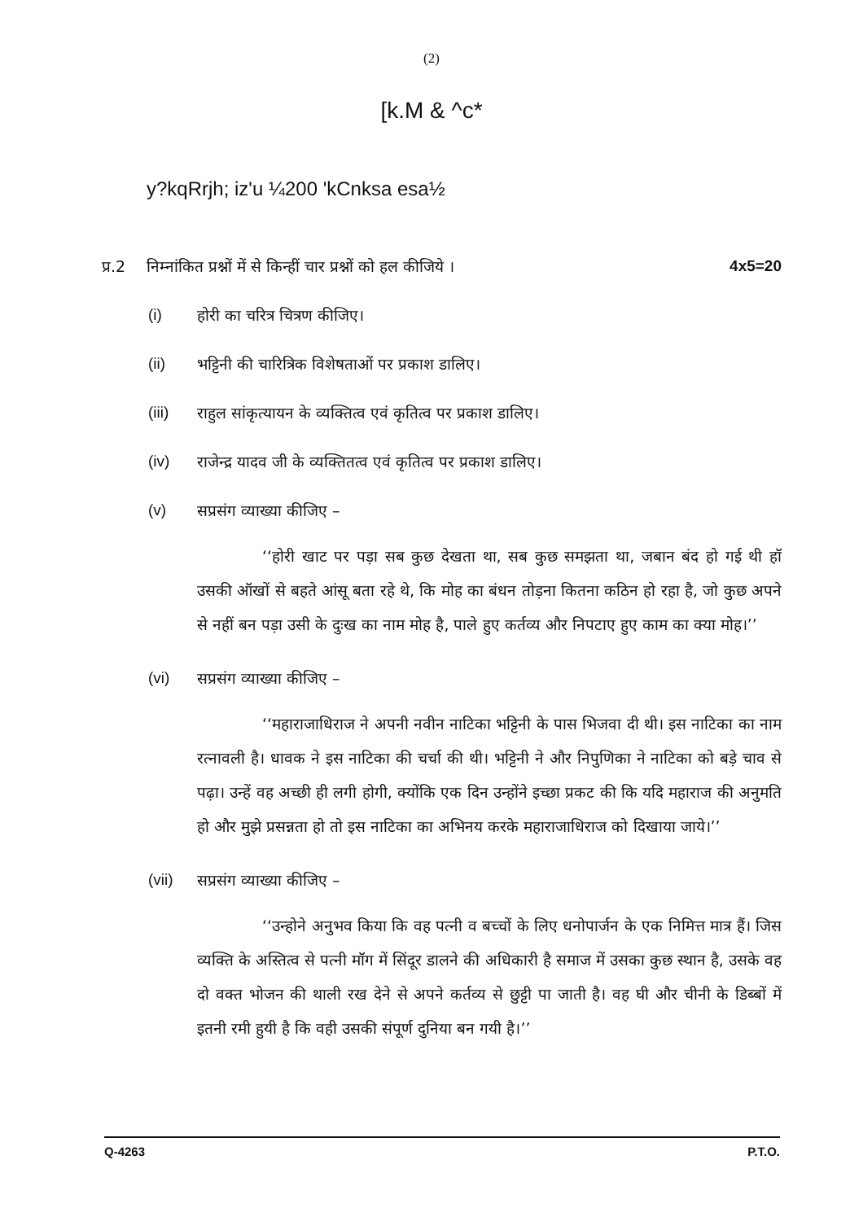(2)
[k.M & ^c*
y?kqRrjh; iz'u ¼200 'kCnksa esa½
प्र.2 निम्नांकित प्रश्नों में से किन्हीं चार प्रश्नों को हल कीजिये । 4x5=20
(i) होरी का चरित्र चित्रण कीजिए।
(ii) भट्टिनी की चारित्रिक विशेषताओं पर प्रकाश डालिए।
(iii) राहुल सांकृत्यायन के व्यक्तित्व एवं कृतित्व पर प्रकाश डालिए।
(iv) राजेन्द्र यादव जी के व्यक्तितत्व एवं कृतित्व पर प्रकाश डालिए।
(v) सप्रसंग व्याख्या कीजिए –
‘‘होरी खाट पर पड़ा सब कुछ देखता था, सब कुछ समझता था, जबान बंद हो गई थी हॉ उसकी ऑखों से बहते आंसू बता रहे थे, कि मोह का बंधन तोड़ना कितना कठिन हो रहा है, जो कुछ अपने से नहीं बन पड़ा उसी के दुःख का नाम मोह है, पाले हुए कर्तव्य और निपटाए हुए काम का क्या मोह।’’
(vi) सप्रसंग व्याख्या कीजिए –
‘‘महाराजाधिराज ने अपनी नवीन नाटिका भट्टिनी के पास भिजवा दी थी। इस नाटिका का नाम रत्नावली है। धावक ने इस नाटिका की चर्चा की थी। भट्टिनी ने और निपुणिका ने नाटिका को बड़े चाव से पढ़ा। उन्हें वह अच्छी ही लगी होगी, क्योंकि एक दिन उन्होंने इच्छा प्रकट की कि यदि महाराज की अनुमति हो और मुझे प्रसन्नता हो तो इस नाटिका का अभिनय करके महाराजाधिराज को दिखाया जाये।’’
(vii) सप्रसंग व्याख्या कीजिए –
‘‘उन्होने अनुभव किया कि वह पत्नी व बच्चों के लिए धनोपार्जन के एक निमित्त मात्र हैं। जिस व्यक्ति के अस्तित्व से पत्नी मॉग में सिंदूर डालने की अधिकारी है समाज में उसका कुछ स्थान है, उसके वह दो वक्त भोजन की थाली रख देने से अपने कर्तव्य से छुट्टी पा जाती है। वह घी और चीनी के डिब्बों में इतनी रमी हुयी है कि वही उसकी संपूर्ण दुनिया बन गयी है।’’
Q-4263 P.T.O.